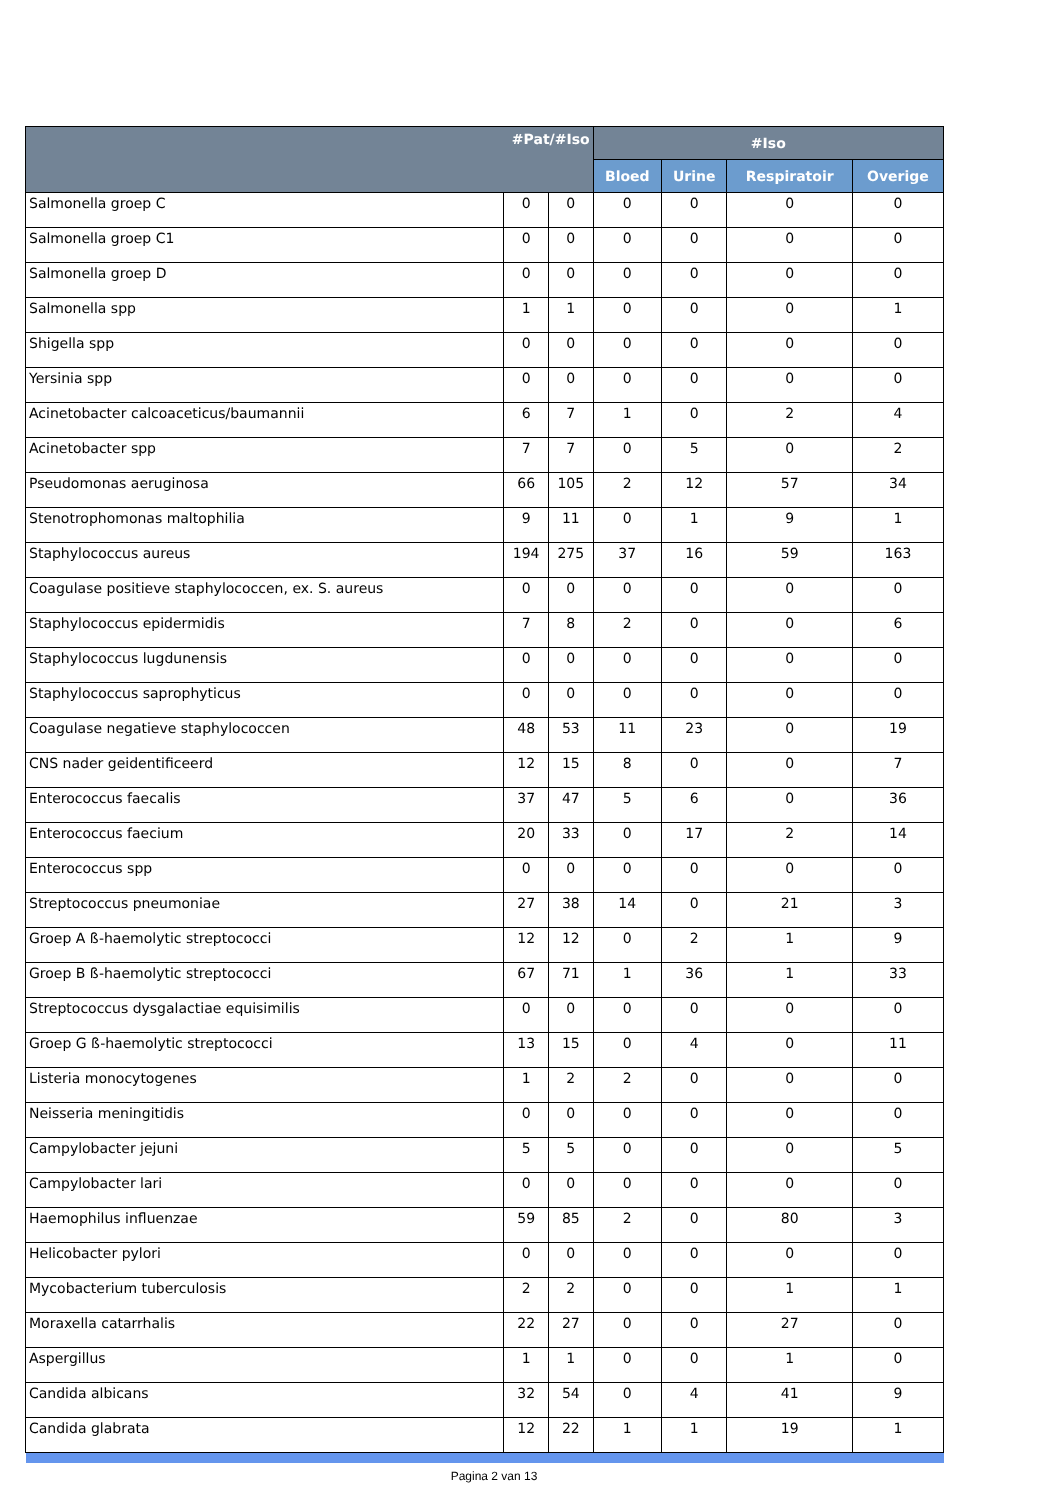| #Pat/#Iso | | | #Iso | | | |
| --- | --- | --- | --- | --- | --- | --- |
| | | | Bloed | Urine | Respiratoir | Overige |
| Salmonella groep C | 0 | 0 | 0 | 0 | 0 | 0 |
| Salmonella groep C1 | 0 | 0 | 0 | 0 | 0 | 0 |
| Salmonella groep D | 0 | 0 | 0 | 0 | 0 | 0 |
| Salmonella spp | 1 | 1 | 0 | 0 | 0 | 1 |
| Shigella spp | 0 | 0 | 0 | 0 | 0 | 0 |
| Yersinia spp | 0 | 0 | 0 | 0 | 0 | 0 |
| Acinetobacter calcoaceticus/baumannii | 6 | 7 | 1 | 0 | 2 | 4 |
| Acinetobacter spp | 7 | 7 | 0 | 5 | 0 | 2 |
| Pseudomonas aeruginosa | 66 | 105 | 2 | 12 | 57 | 34 |
| Stenotrophomonas maltophilia | 9 | 11 | 0 | 1 | 9 | 1 |
| Staphylococcus aureus | 194 | 275 | 37 | 16 | 59 | 163 |
| Coagulase positieve staphylococcen, ex. S. aureus | 0 | 0 | 0 | 0 | 0 | 0 |
| Staphylococcus epidermidis | 7 | 8 | 2 | 0 | 0 | 6 |
| Staphylococcus lugdunensis | 0 | 0 | 0 | 0 | 0 | 0 |
| Staphylococcus saprophyticus | 0 | 0 | 0 | 0 | 0 | 0 |
| Coagulase negatieve staphylococcen | 48 | 53 | 11 | 23 | 0 | 19 |
| CNS nader geidentificeerd | 12 | 15 | 8 | 0 | 0 | 7 |
| Enterococcus faecalis | 37 | 47 | 5 | 6 | 0 | 36 |
| Enterococcus faecium | 20 | 33 | 0 | 17 | 2 | 14 |
| Enterococcus spp | 0 | 0 | 0 | 0 | 0 | 0 |
| Streptococcus pneumoniae | 27 | 38 | 14 | 0 | 21 | 3 |
| Groep A ß-haemolytic streptococci | 12 | 12 | 0 | 2 | 1 | 9 |
| Groep B ß-haemolytic streptococci | 67 | 71 | 1 | 36 | 1 | 33 |
| Streptococcus dysgalactiae equisimilis | 0 | 0 | 0 | 0 | 0 | 0 |
| Groep G ß-haemolytic streptococci | 13 | 15 | 0 | 4 | 0 | 11 |
| Listeria monocytogenes | 1 | 2 | 2 | 0 | 0 | 0 |
| Neisseria meningitidis | 0 | 0 | 0 | 0 | 0 | 0 |
| Campylobacter jejuni | 5 | 5 | 0 | 0 | 0 | 5 |
| Campylobacter lari | 0 | 0 | 0 | 0 | 0 | 0 |
| Haemophilus influenzae | 59 | 85 | 2 | 0 | 80 | 3 |
| Helicobacter pylori | 0 | 0 | 0 | 0 | 0 | 0 |
| Mycobacterium tuberculosis | 2 | 2 | 0 | 0 | 1 | 1 |
| Moraxella catarrhalis | 22 | 27 | 0 | 0 | 27 | 0 |
| Aspergillus | 1 | 1 | 0 | 0 | 1 | 0 |
| Candida albicans | 32 | 54 | 0 | 4 | 41 | 9 |
| Candida glabrata | 12 | 22 | 1 | 1 | 19 | 1 |
Pagina 2 van 13